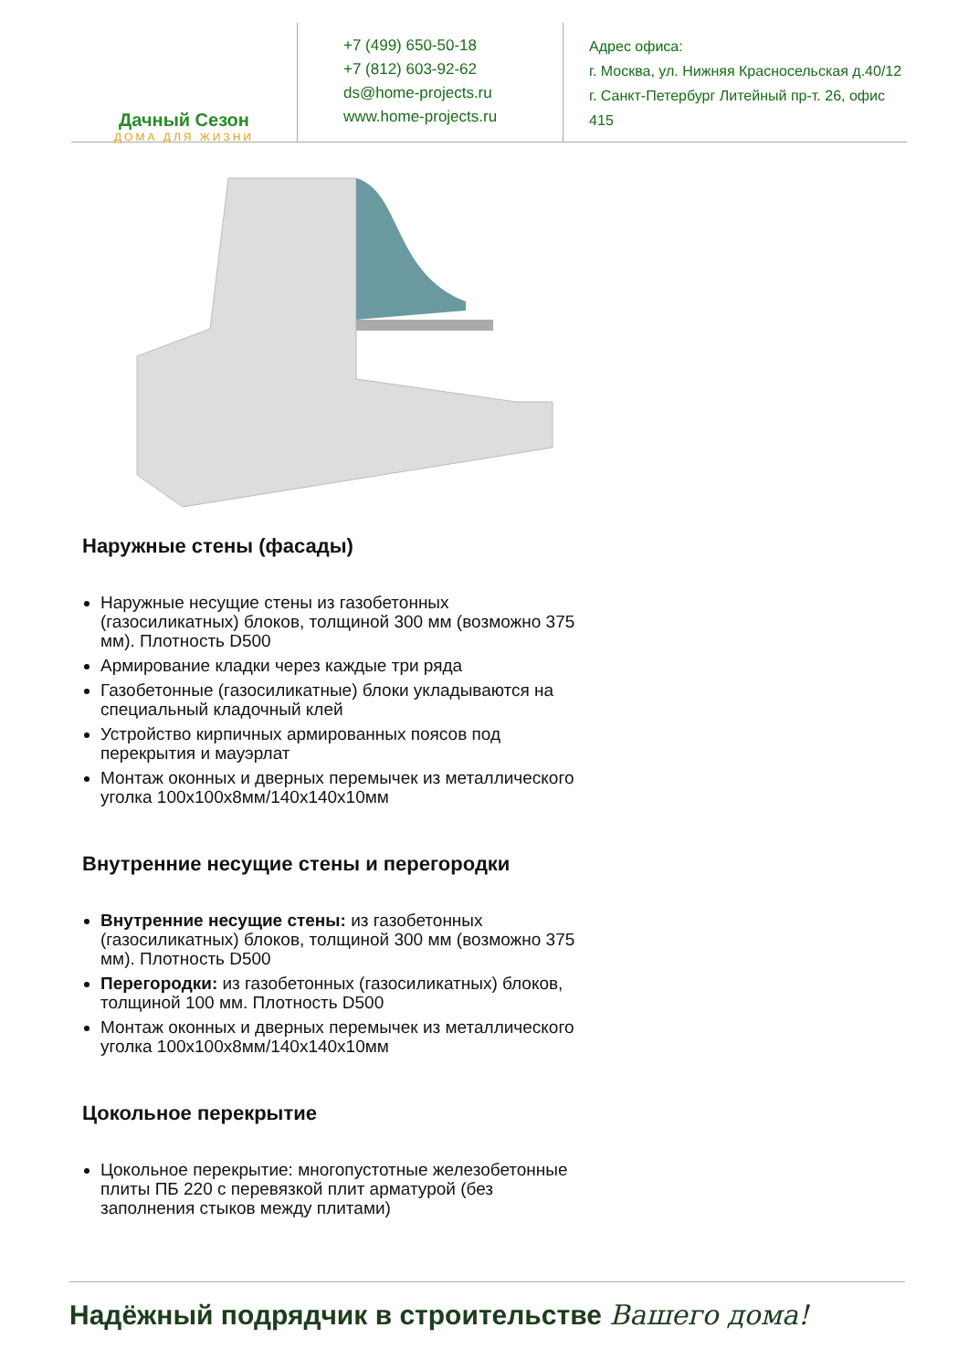Дачный Сезон
ДОМА ДЛЯ ЖИЗНИ
+7 (499) 650-50-18
+7 (812) 603-92-62
ds@home-projects.ru
www.home-projects.ru
Адрес офиса:
г. Москва, ул. Нижняя Красносельская д.40/12
г. Санкт-Петербург Литейный пр-т. 26, офис 415
Наружные стены (фасады)
Наружные несущие стены из газобетонных (газосиликатных) блоков, толщиной 300 мм (возможно 375 мм). Плотность D500
Армирование кладки через каждые три ряда
Газобетонные (газосиликатные) блоки укладываются на специальный кладочный клей
Устройство кирпичных армированных поясов под перекрытия и мауэрлат
Монтаж оконных и дверных перемычек из металлического уголка 100х100х8мм/140х140х10мм
Внутренние несущие стены и перегородки
Внутренние несущие стены: из газобетонных (газосиликатных) блоков, толщиной 300 мм (возможно 375 мм). Плотность D500
Перегородки: из газобетонных (газосиликатных) блоков, толщиной 100 мм. Плотность D500
Монтаж оконных и дверных перемычек из металлического уголка 100х100х8мм/140х140х10мм
Цокольное перекрытие
Цокольное перекрытие: многопустотные железобетонные плиты ПБ 220 с перевязкой плит арматурой (без заполнения стыков между плитами)
Надёжный подрядчик в строительстве Вашего дома!